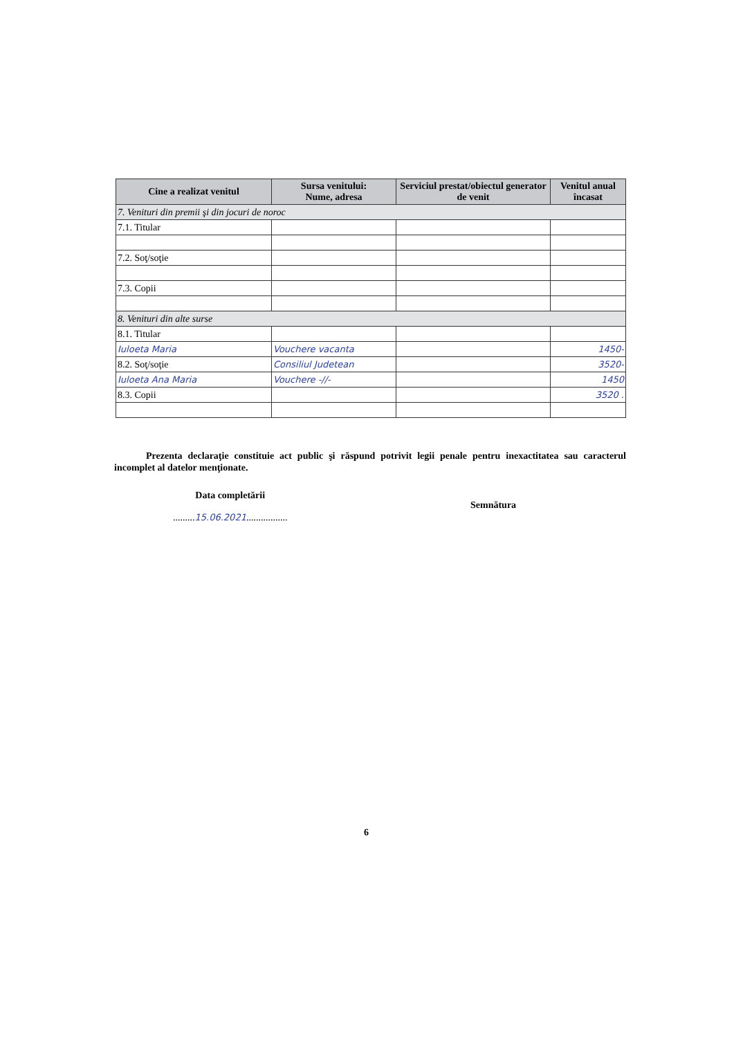| Cine a realizat venitul | Sursa venitului: Nume, adresa | Serviciul prestat/obiectul generator de venit | Venitul anual încasat |
| --- | --- | --- | --- |
| 7. Venituri din premii şi din jocuri de noroc | | | |
| 7.1. Titular | | | |
| 7.2. Soţ/soţie | | | |
| 7.3. Copii | | | |
| 8. Venituri din alte surse | | | |
| 8.1. Titular | | | |
| Iuloeta Maria | Vouchere vacanta | | 1450- |
| 8.2. Soţ/soţie | Consiliul Judetean | | 3520- |
| Iuloeta Ana Maria | Vouchere -//- | | 1450 |
| 8.3. Copii | | | 3520 . |
Prezenta declaraţie constituie act public şi răspund potrivit legii penale pentru inexactitatea sau caracterul incomplet al datelor menţionate.
Data completării
.........15.06.2021.................
Semnătura
6